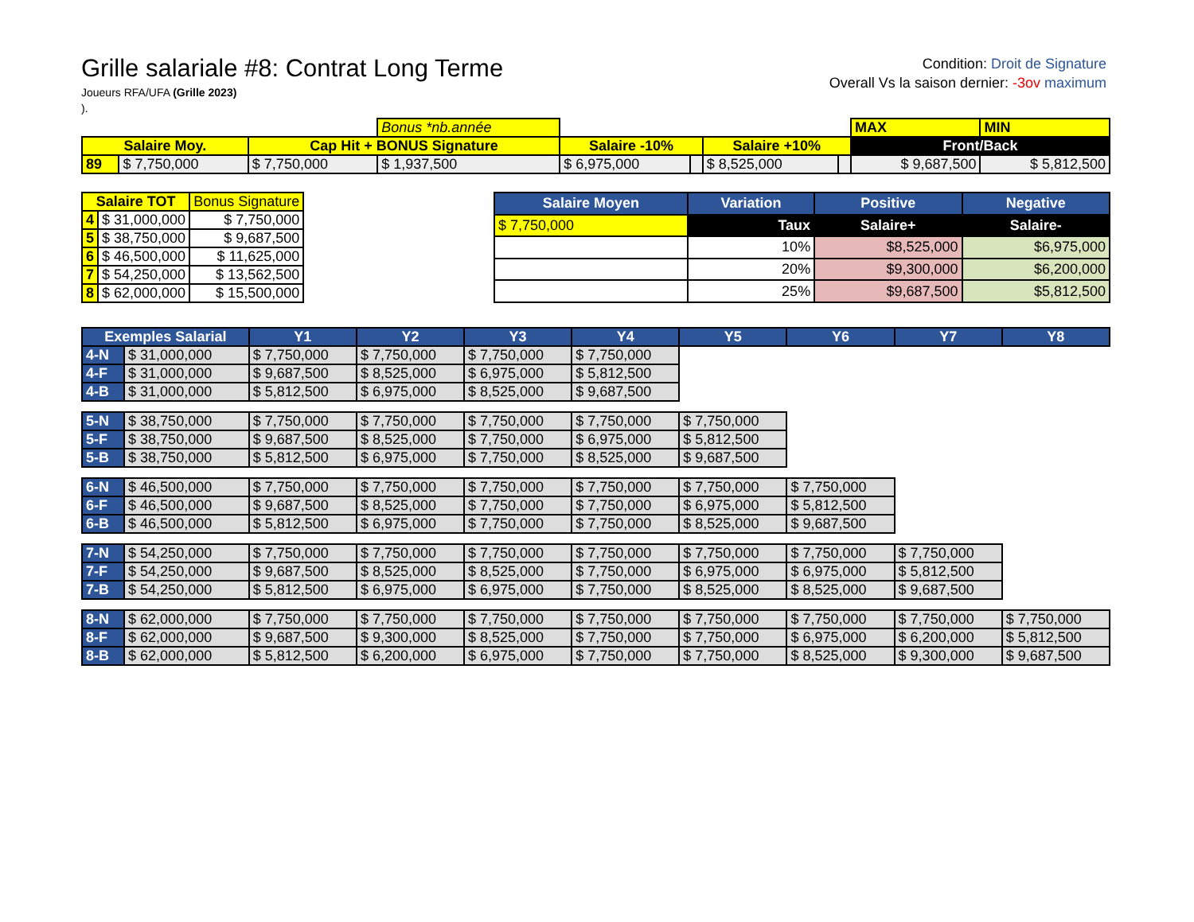Grille salariale #8: Contrat Long Terme
Joueurs RFA/UFA (Grille 2023)
).
Condition: Droit de Signature
Overall Vs la saison dernier: -3ov maximum
| | | | Bonus *nb.année | | | | | MAX | MIN |
| Salaire Moy. | | Cap Hit + BONUS Signature | | Salaire -10% | | Salaire +10% | | Front/Back | |
| 89 | $ 7,750,000 | $ 7,750,000 | $ 1,937,500 | $ 6,975,000 | | $ 8,525,000 | | $ 9,687,500 | $ 5,812,500 |
| Salaire TOT | | Bonus Signature |
| --- | --- | --- |
| 4 | $ 31,000,000 | $ 7,750,000 |
| 5 | $ 38,750,000 | $ 9,687,500 |
| 6 | $ 46,500,000 | $ 11,625,000 |
| 7 | $ 54,250,000 | $ 13,562,500 |
| 8 | $ 62,000,000 | $ 15,500,000 |
| Salaire Moyen | Variation | Positive | Negative |
| --- | --- | --- | --- |
| $ 7,750,000 | Taux | Salaire+ | Salaire- |
| | 10% | $8,525,000 | $6,975,000 |
| | 20% | $9,300,000 | $6,200,000 |
| | 25% | $9,687,500 | $5,812,500 |
| Exemples Salarial | | Y1 | Y2 | Y3 | Y4 | Y5 | Y6 | Y7 | Y8 |
| --- | --- | --- | --- | --- | --- | --- | --- | --- | --- |
| 4-N | $ 31,000,000 | $ 7,750,000 | $ 7,750,000 | $ 7,750,000 | $ 7,750,000 | | | | |
| 4-F | $ 31,000,000 | $ 9,687,500 | $ 8,525,000 | $ 6,975,000 | $ 5,812,500 | | | | |
| 4-B | $ 31,000,000 | $ 5,812,500 | $ 6,975,000 | $ 8,525,000 | $ 9,687,500 | | | | |
| 5-N | $ 38,750,000 | $ 7,750,000 | $ 7,750,000 | $ 7,750,000 | $ 7,750,000 | $ 7,750,000 | | | |
| 5-F | $ 38,750,000 | $ 9,687,500 | $ 8,525,000 | $ 7,750,000 | $ 6,975,000 | $ 5,812,500 | | | |
| 5-B | $ 38,750,000 | $ 5,812,500 | $ 6,975,000 | $ 7,750,000 | $ 8,525,000 | $ 9,687,500 | | | |
| 6-N | $ 46,500,000 | $ 7,750,000 | $ 7,750,000 | $ 7,750,000 | $ 7,750,000 | $ 7,750,000 | $ 7,750,000 | | |
| 6-F | $ 46,500,000 | $ 9,687,500 | $ 8,525,000 | $ 7,750,000 | $ 7,750,000 | $ 6,975,000 | $ 5,812,500 | | |
| 6-B | $ 46,500,000 | $ 5,812,500 | $ 6,975,000 | $ 7,750,000 | $ 7,750,000 | $ 8,525,000 | $ 9,687,500 | | |
| 7-N | $ 54,250,000 | $ 7,750,000 | $ 7,750,000 | $ 7,750,000 | $ 7,750,000 | $ 7,750,000 | $ 7,750,000 | $ 7,750,000 | |
| 7-F | $ 54,250,000 | $ 9,687,500 | $ 8,525,000 | $ 8,525,000 | $ 7,750,000 | $ 6,975,000 | $ 6,975,000 | $ 5,812,500 | |
| 7-B | $ 54,250,000 | $ 5,812,500 | $ 6,975,000 | $ 6,975,000 | $ 7,750,000 | $ 8,525,000 | $ 8,525,000 | $ 9,687,500 | |
| 8-N | $ 62,000,000 | $ 7,750,000 | $ 7,750,000 | $ 7,750,000 | $ 7,750,000 | $ 7,750,000 | $ 7,750,000 | $ 7,750,000 | $ 7,750,000 |
| 8-F | $ 62,000,000 | $ 9,687,500 | $ 9,300,000 | $ 8,525,000 | $ 7,750,000 | $ 7,750,000 | $ 6,975,000 | $ 6,200,000 | $ 5,812,500 |
| 8-B | $ 62,000,000 | $ 5,812,500 | $ 6,200,000 | $ 6,975,000 | $ 7,750,000 | $ 7,750,000 | $ 8,525,000 | $ 9,300,000 | $ 9,687,500 |